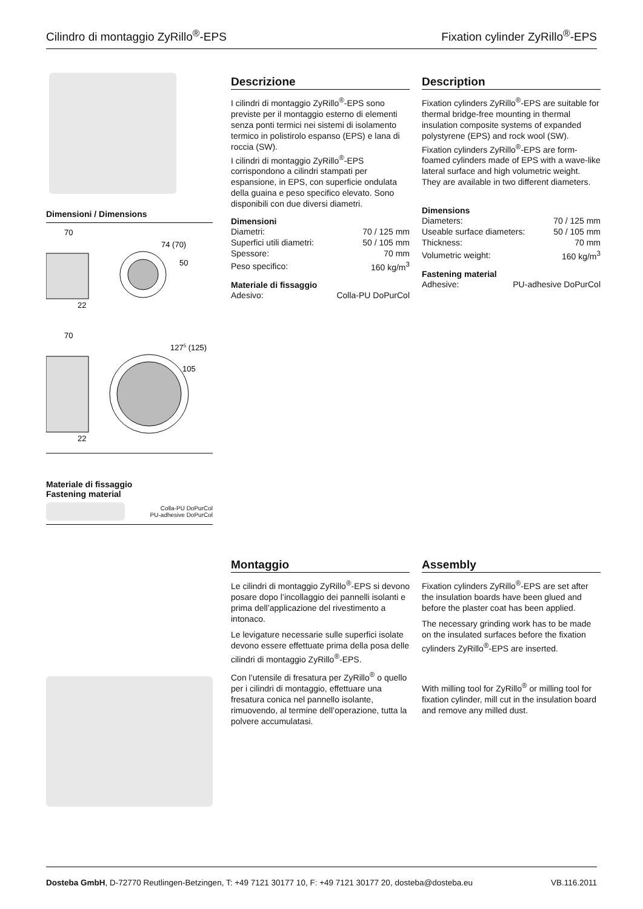Cilindro di montaggio ZyRillo<sup>®</sup>-EPS Fixation cylinder ZyRillo<sup>®</sup>-EPS
Dimensioni / Dimensions
70
74 (70)
50
22
70
1275 (125)
105
22
Materiale di fissaggio
Fastening material
Colla-PU DoPurCol
PU-adhesive DoPurCol
Descrizione
I cilindri di montaggio ZyRillo<sup>®</sup>-EPS sono previste per il montaggio esterno di elementi senza ponti termici nei sistemi di isolamento termico in polistirolo espanso (EPS) e lana di roccia (SW).
I cilindri di montaggio ZyRillo<sup>®</sup>-EPS corrispondono a cilindri stampati per espansione, in EPS, con superficie ondulata della guaina e peso specifico elevato. Sono disponibili con due diversi diametri.
Dimensioni
| Diametri: | 70 / 125 mm |
| Superfici utili diametri: | 50 / 105 mm |
| Spessore: | 70 mm |
| Peso specifico: | 160 kg/m<sup>3</sup> |
Materiale di fissaggio
| Adesivo: | Colla-PU DoPurCol |
Description
Fixation cylinders ZyRillo<sup>®</sup>-EPS are suitable for thermal bridge-free mounting in thermal insulation composite systems of expanded polystyrene (EPS) and rock wool (SW).
Fixation cylinders ZyRillo<sup>®</sup>-EPS are form-foamed cylinders made of EPS with a wave-like lateral surface and high volumetric weight. They are available in two different diameters.
Dimensions
| Diameters: | 70 / 125 mm |
| Useable surface diameters: | 50 / 105 mm |
| Thickness: | 70 mm |
| Volumetric weight: | 160 kg/m<sup>3</sup> |
Fastening material
| Adhesive: | PU-adhesive DoPurCol |
Montaggio
Le cilindri di montaggio ZyRillo<sup>®</sup>-EPS si devono posare dopo l’incollaggio dei pannelli isolanti e prima dell’applicazione del rivestimento a intonaco.
Le levigature necessarie sulle superfici isolate devono essere effettuate prima della posa delle cilindri di montaggio ZyRillo<sup>®</sup>-EPS.
Con l’utensile di fresatura per ZyRillo<sup>®</sup> o quello per i cilindri di montaggio, effettuare una fresatura conica nel pannello isolante, rimuovendo, al termine dell’operazione, tutta la polvere accumulatasi.
Assembly
Fixation cylinders ZyRillo<sup>®</sup>-EPS are set after the insulation boards have been glued and before the plaster coat has been applied.
The necessary grinding work has to be made on the insulated surfaces before the fixation cylinders ZyRillo<sup>®</sup>-EPS are inserted.
With milling tool for ZyRillo<sup>®</sup> or milling tool for fixation cylinder, mill cut in the insulation board and remove any milled dust.
Dosteba GmbH, D-72770 Reutlingen-Betzingen, T: +49 7121 30177 10, F: +49 7121 30177 20, dosteba@dosteba.eu VB.116.2011